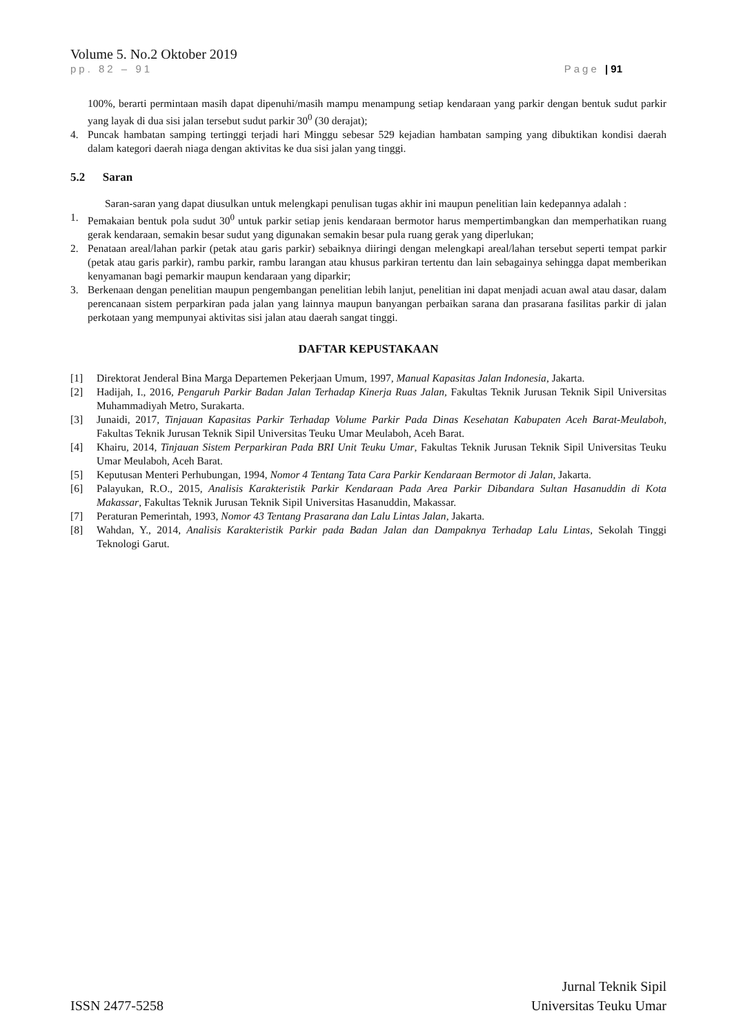Volume 5. No.2 Oktober 2019
pp. 82 – 91 Page | 91
100%, berarti permintaan masih dapat dipenuhi/masih mampu menampung setiap kendaraan yang parkir dengan bentuk sudut parkir yang layak di dua sisi jalan tersebut sudut parkir 30<sup>0</sup> (30 derajat);
4. Puncak hambatan samping tertinggi terjadi hari Minggu sebesar 529 kejadian hambatan samping yang dibuktikan kondisi daerah dalam kategori daerah niaga dengan aktivitas ke dua sisi jalan yang tinggi.
5.2 Saran
Saran-saran yang dapat diusulkan untuk melengkapi penulisan tugas akhir ini maupun penelitian lain kedepannya adalah :
1. Pemakaian bentuk pola sudut 30<sup>0</sup> untuk parkir setiap jenis kendaraan bermotor harus mempertimbangkan dan memperhatikan ruang gerak kendaraan, semakin besar sudut yang digunakan semakin besar pula ruang gerak yang diperlukan;
2. Penataan areal/lahan parkir (petak atau garis parkir) sebaiknya diiringi dengan melengkapi areal/lahan tersebut seperti tempat parkir (petak atau garis parkir), rambu parkir, rambu larangan atau khusus parkiran tertentu dan lain sebagainya sehingga dapat memberikan kenyamanan bagi pemarkir maupun kendaraan yang diparkir;
3. Berkenaan dengan penelitian maupun pengembangan penelitian lebih lanjut, penelitian ini dapat menjadi acuan awal atau dasar, dalam perencanaan sistem perparkiran pada jalan yang lainnya maupun banyangan perbaikan sarana dan prasarana fasilitas parkir di jalan perkotaan yang mempunyai aktivitas sisi jalan atau daerah sangat tinggi.
DAFTAR KEPUSTAKAAN
[1] Direktorat Jenderal Bina Marga Departemen Pekerjaan Umum, 1997, Manual Kapasitas Jalan Indonesia, Jakarta.
[2] Hadijah, I., 2016, Pengaruh Parkir Badan Jalan Terhadap Kinerja Ruas Jalan, Fakultas Teknik Jurusan Teknik Sipil Universitas Muhammadiyah Metro, Surakarta.
[3] Junaidi, 2017, Tinjauan Kapasitas Parkir Terhadap Volume Parkir Pada Dinas Kesehatan Kabupaten Aceh Barat-Meulaboh, Fakultas Teknik Jurusan Teknik Sipil Universitas Teuku Umar Meulaboh, Aceh Barat.
[4] Khairu, 2014, Tinjauan Sistem Perparkiran Pada BRI Unit Teuku Umar, Fakultas Teknik Jurusan Teknik Sipil Universitas Teuku Umar Meulaboh, Aceh Barat.
[5] Keputusan Menteri Perhubungan, 1994, Nomor 4 Tentang Tata Cara Parkir Kendaraan Bermotor di Jalan, Jakarta.
[6] Palayukan, R.O., 2015, Analisis Karakteristik Parkir Kendaraan Pada Area Parkir Dibandara Sultan Hasanuddin di Kota Makassar, Fakultas Teknik Jurusan Teknik Sipil Universitas Hasanuddin, Makassar.
[7] Peraturan Pemerintah, 1993, Nomor 43 Tentang Prasarana dan Lalu Lintas Jalan, Jakarta.
[8] Wahdan, Y., 2014, Analisis Karakteristik Parkir pada Badan Jalan dan Dampaknya Terhadap Lalu Lintas, Sekolah Tinggi Teknologi Garut.
ISSN 2477-5258 Jurnal Teknik Sipil
Universitas Teuku Umar